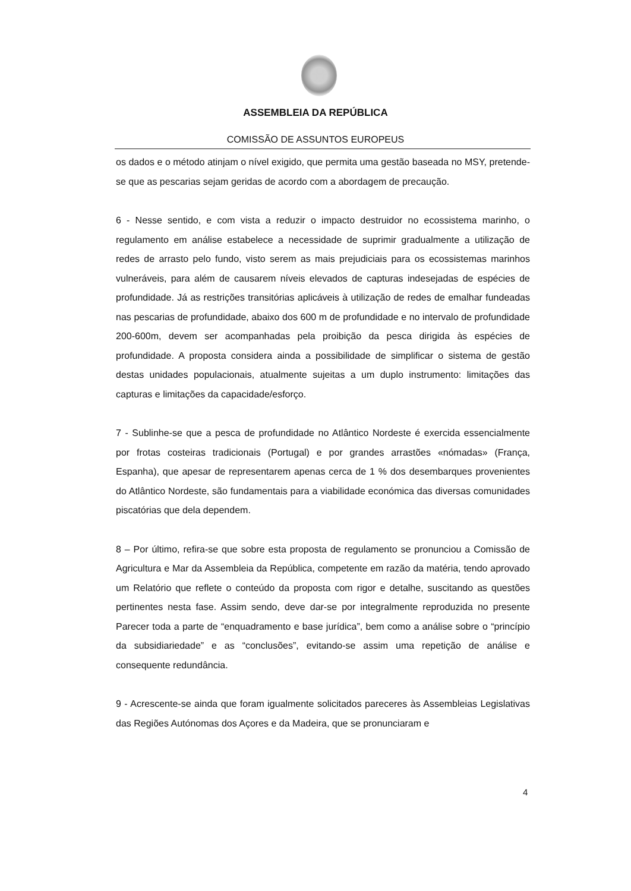ASSEMBLEIA DA REPÚBLICA
COMISSÃO DE ASSUNTOS EUROPEUS
os dados e o método atinjam o nível exigido, que permita uma gestão baseada no MSY, pretende-se que as pescarias sejam geridas de acordo com a abordagem de precaução.
6 - Nesse sentido, e com vista a reduzir o impacto destruidor no ecossistema marinho, o regulamento em análise estabelece a necessidade de suprimir gradualmente a utilização de redes de arrasto pelo fundo, visto serem as mais prejudiciais para os ecossistemas marinhos vulneráveis, para além de causarem níveis elevados de capturas indesejadas de espécies de profundidade. Já as restrições transitórias aplicáveis à utilização de redes de emalhar fundeadas nas pescarias de profundidade, abaixo dos 600 m de profundidade e no intervalo de profundidade 200-600m, devem ser acompanhadas pela proibição da pesca dirigida às espécies de profundidade. A proposta considera ainda a possibilidade de simplificar o sistema de gestão destas unidades populacionais, atualmente sujeitas a um duplo instrumento: limitações das capturas e limitações da capacidade/esforço.
7 - Sublinhe-se que a pesca de profundidade no Atlântico Nordeste é exercida essencialmente por frotas costeiras tradicionais (Portugal) e por grandes arrastões «nómadas» (França, Espanha), que apesar de representarem apenas cerca de 1 % dos desembarques provenientes do Atlântico Nordeste, são fundamentais para a viabilidade económica das diversas comunidades piscatórias que dela dependem.
8 – Por último, refira-se que sobre esta proposta de regulamento se pronunciou a Comissão de Agricultura e Mar da Assembleia da República, competente em razão da matéria, tendo aprovado um Relatório que reflete o conteúdo da proposta com rigor e detalhe, suscitando as questões pertinentes nesta fase. Assim sendo, deve dar-se por integralmente reproduzida no presente Parecer toda a parte de “enquadramento e base jurídica”, bem como a análise sobre o “princípio da subsidiariedade” e as “conclusões”, evitando-se assim uma repetição de análise e consequente redundância.
9 - Acrescente-se ainda que foram igualmente solicitados pareceres às Assembleias Legislativas das Regiões Autónomas dos Açores e da Madeira, que se pronunciaram e
4